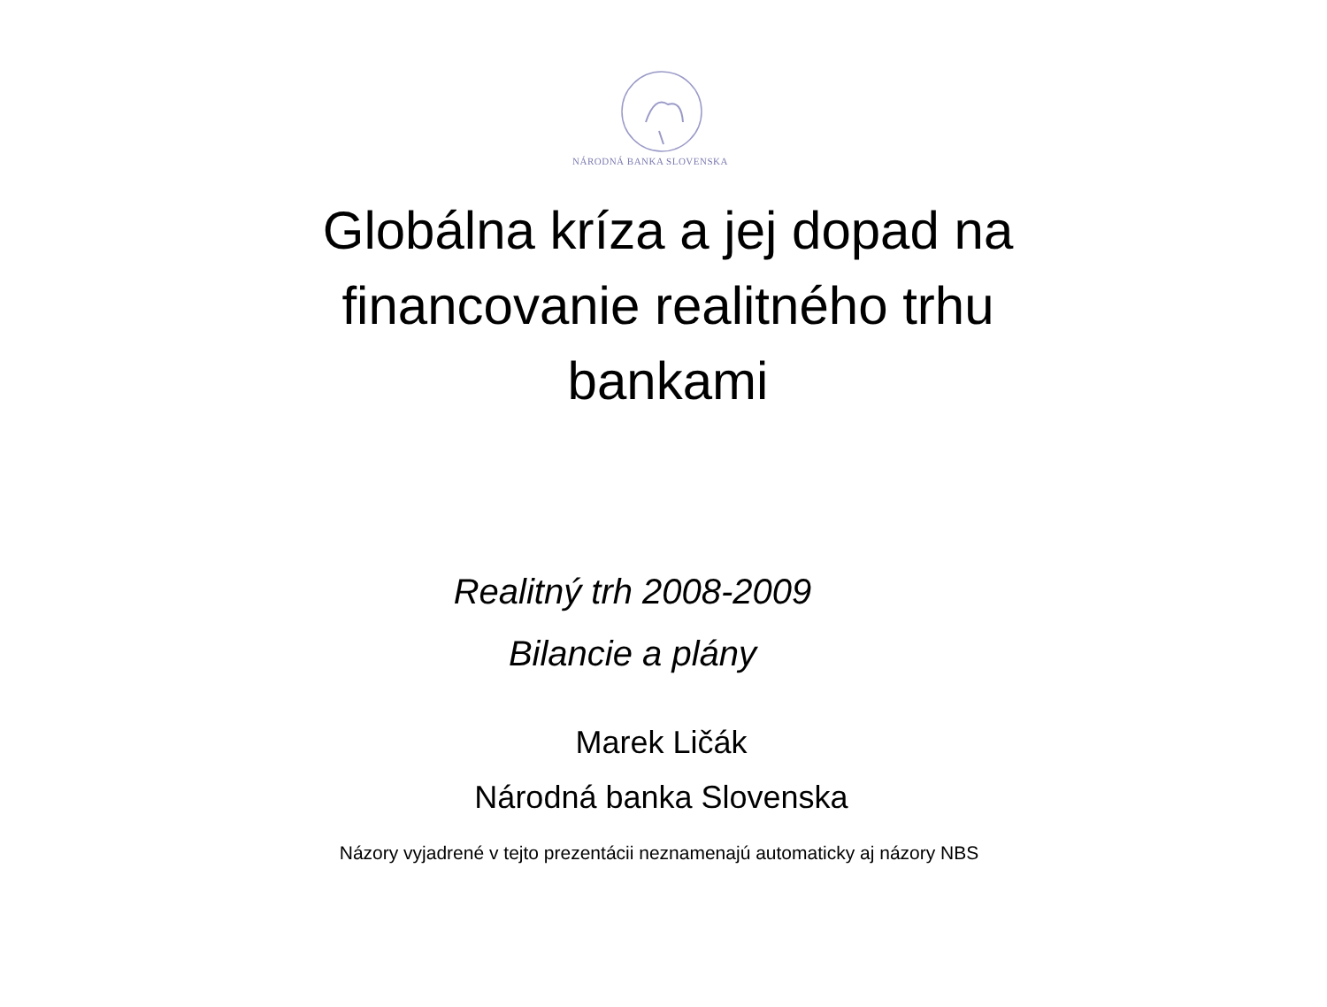NÁRODNÁ BANKA SLOVENSKA
Globálna kríza a jej dopad na
financovanie realitného trhu
bankami
Realitný trh 2008-2009
Bilancie a plány
Marek Ličák
Národná banka Slovenska
Názory vyjadrené v tejto prezentácii neznamenajú automaticky aj názory NBS